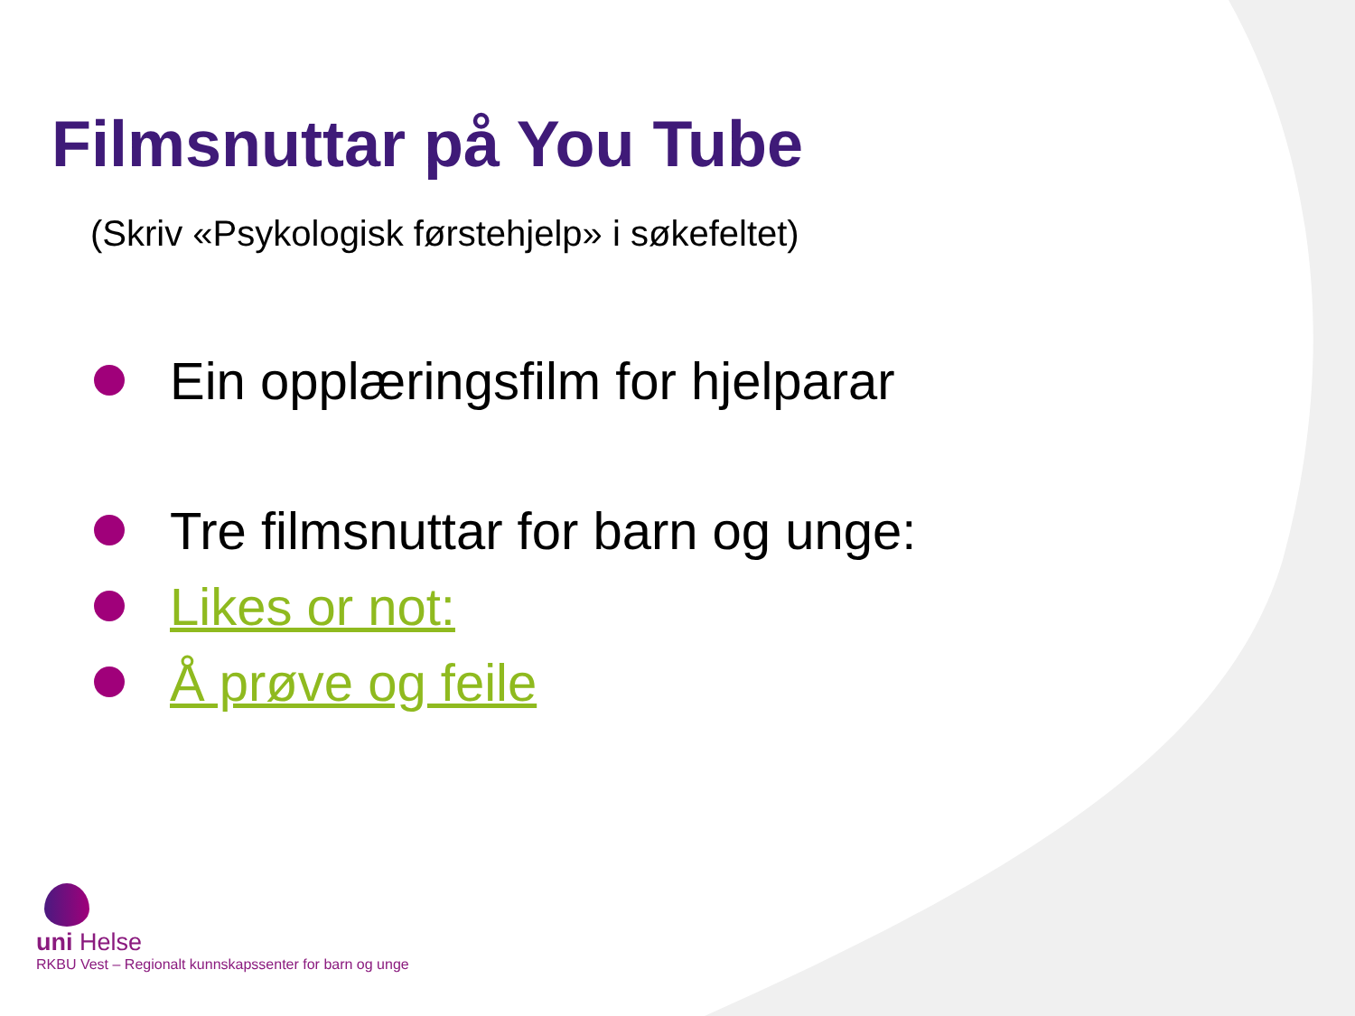Filmsnuttar på You Tube
(Skriv «Psykologisk førstehjelp» i søkefeltet)
Ein opplæringsfilm for hjelparar
Tre filmsnuttar for barn og unge:
Likes or not:
Å prøve og feile
uni Helse
RKBU Vest – Regionalt kunnskapssenter for barn og unge